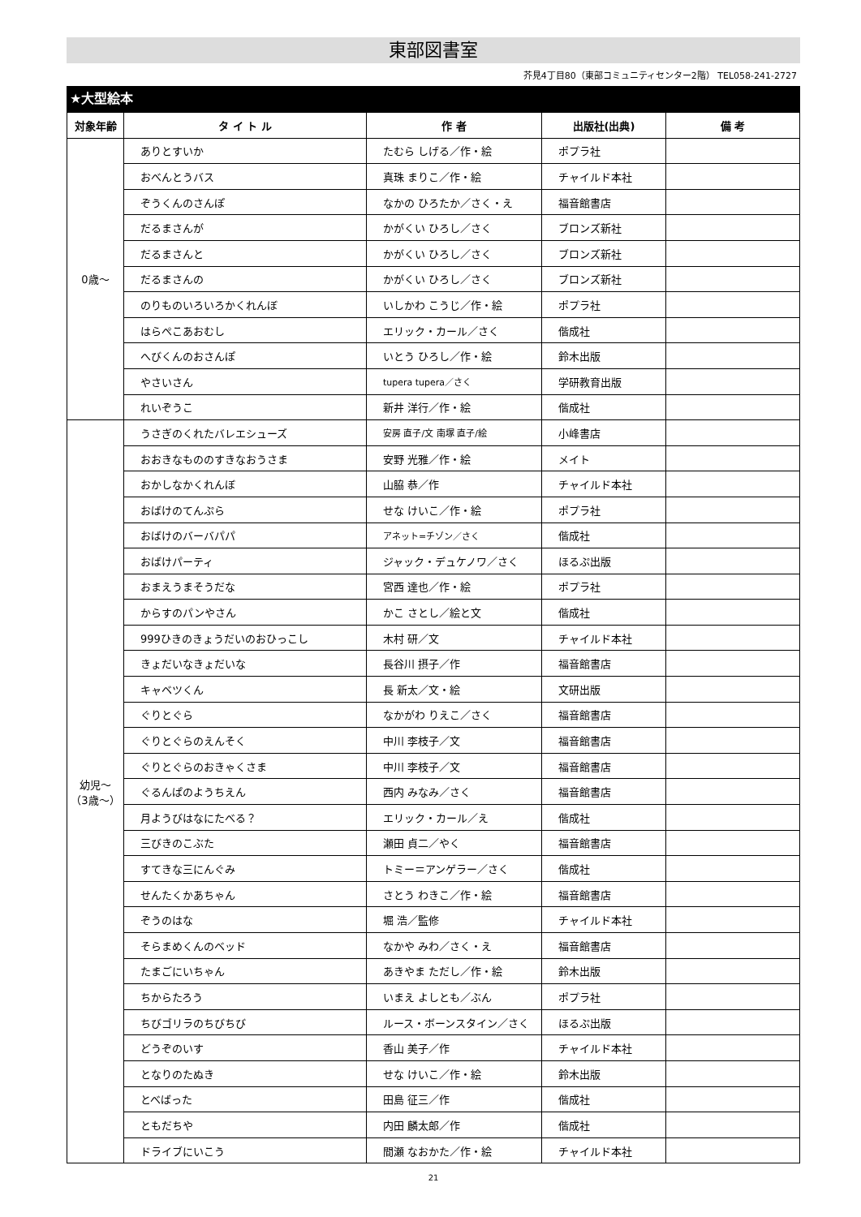東部図書室
芥見4丁目80（東部コミュニティセンター2階） TEL058-241-2727
★大型絵本
| 対象年齢 | タ イ ト ル | 作 者 | 出版社(出典) | 備 考 |
| --- | --- | --- | --- | --- |
| 0歳～ | ありとすいか | たむら しげる／作・絵 | ポプラ社 | |
| | おべんとうバス | 真珠 まりこ／作・絵 | チャイルド本社 | |
| | ぞうくんのさんぽ | なかの ひろたか／さく・え | 福音館書店 | |
| | だるまさんが | かがくい ひろし／さく | ブロンズ新社 | |
| | だるまさんと | かがくい ひろし／さく | ブロンズ新社 | |
| | だるまさんの | かがくい ひろし／さく | ブロンズ新社 | |
| | のりものいろいろかくれんぼ | いしかわ こうじ／作・絵 | ポプラ社 | |
| | はらぺこあおむし | エリック・カール／さく | 偕成社 | |
| | へびくんのおさんぽ | いとう ひろし／作・絵 | 鈴木出版 | |
| | やさいさん | tupera tupera／さく | 学研教育出版 | |
| | れいぞうこ | 新井 洋行／作・絵 | 偕成社 | |
| 幼児～ （3歳～） | うさぎのくれたバレエシューズ | 安房 直子/文 南塚 直子/絵 | 小峰書店 | |
| | おおきなもののすきなおうさま | 安野 光雅／作・絵 | メイト | |
| | おかしなかくれんぼ | 山脇 恭／作 | チャイルド本社 | |
| | おばけのてんぷら | せな けいこ／作・絵 | ポプラ社 | |
| | おばけのバーバパパ | アネット=チゾン／さく | 偕成社 | |
| | おばけパーティ | ジャック・デュケノワ／さく | ほるぷ出版 | |
| | おまえうまそうだな | 宮西 達也／作・絵 | ポプラ社 | |
| | からすのパンやさん | かこ さとし／絵と文 | 偕成社 | |
| | 999ひきのきょうだいのおひっこし | 木村 研／文 | チャイルド本社 | |
| | きょだいなきょだいな | 長谷川 摂子／作 | 福音館書店 | |
| | キャベツくん | 長 新太／文・絵 | 文研出版 | |
| | ぐりとぐら | なかがわ りえこ／さく | 福音館書店 | |
| | ぐりとぐらのえんそく | 中川 李枝子／文 | 福音館書店 | |
| | ぐりとぐらのおきゃくさま | 中川 李枝子／文 | 福音館書店 | |
| | ぐるんぱのようちえん | 西内 みなみ／さく | 福音館書店 | |
| | 月ようびはなにたべる？ | エリック・カール／え | 偕成社 | |
| | 三びきのこぶた | 瀬田 貞二／やく | 福音館書店 | |
| | すてきな三にんぐみ | トミー＝アンゲラー／さく | 偕成社 | |
| | せんたくかあちゃん | さとう わきこ／作・絵 | 福音館書店 | |
| | ぞうのはな | 堀 浩／監修 | チャイルド本社 | |
| | そらまめくんのベッド | なかや みわ／さく・え | 福音館書店 | |
| | たまごにいちゃん | あきやま ただし／作・絵 | 鈴木出版 | |
| | ちからたろう | いまえ よしとも／ぶん | ポプラ社 | |
| | ちびゴリラのちびちび | ルース・ボーンスタイン／さく | ほるぷ出版 | |
| | どうぞのいす | 香山 美子／作 | チャイルド本社 | |
| | となりのたぬき | せな けいこ／作・絵 | 鈴木出版 | |
| | とべばった | 田島 征三／作 | 偕成社 | |
| | ともだちや | 内田 麟太郎／作 | 偕成社 | |
| | ドライブにいこう | 間瀬 なおかた／作・絵 | チャイルド本社 | |
21